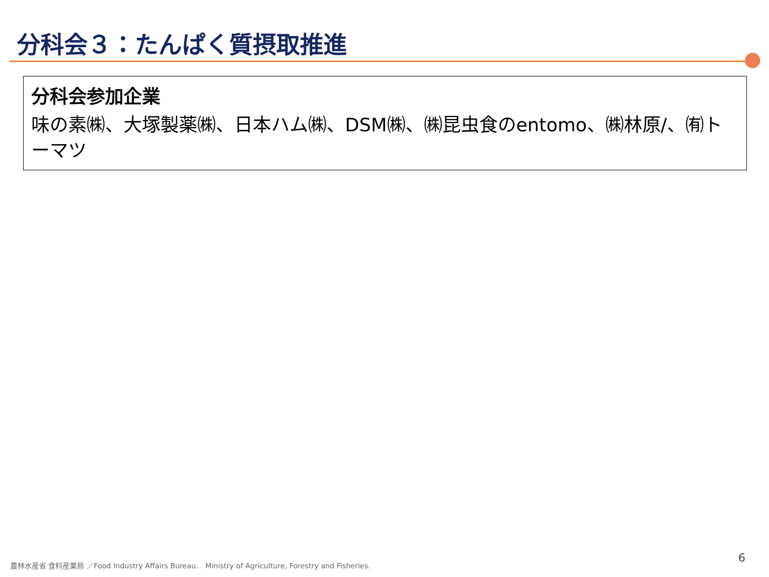分科会３：たんぱく質摂取推進
分科会参加企業
味の素㈱、大塚製薬㈱、日本ハム㈱、DSM㈱、㈱昆虫食のentomo、㈱林原/、㈲トーマツ
農林水産省 食料産業局 ／Food Industry Affairs Bureau.　Ministry of Agriculture, Forestry and Fisheries.
6